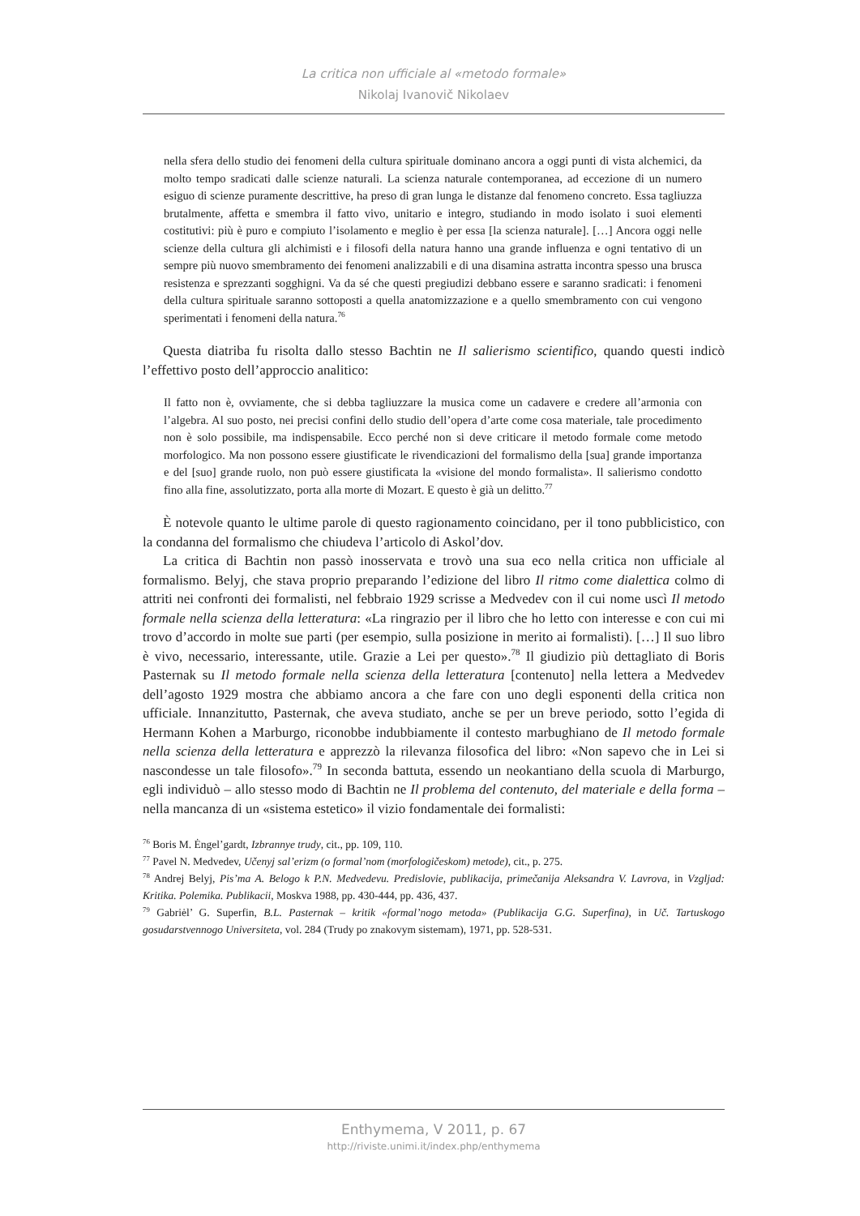La critica non ufficiale al «metodo formale»
Nikolaj Ivanovič Nikolaev
nella sfera dello studio dei fenomeni della cultura spirituale dominano ancora a oggi punti di vista alchemici, da molto tempo sradicati dalle scienze naturali. La scienza naturale contemporanea, ad eccezione di un numero esiguo di scienze puramente descrittive, ha preso di gran lunga le distanze dal fenomeno concreto. Essa tagliuzza brutalmente, affetta e smembra il fatto vivo, unitario e integro, studiando in modo isolato i suoi elementi costitutivi: più è puro e compiuto l’isolamento e meglio è per essa [la scienza naturale]. […] Ancora oggi nelle scienze della cultura gli alchimisti e i filosofi della natura hanno una grande influenza e ogni tentativo di un sempre più nuovo smembramento dei fenomeni analizzabili e di una disamina astratta incontra spesso una brusca resistenza e sprezzanti sogghigni. Va da sé che questi pregiudizi debbano essere e saranno sradicati: i fenomeni della cultura spirituale saranno sottoposti a quella anatomizzazione e a quello smembramento con cui vengono sperimentati i fenomeni della natura.<sup>76</sup>
Questa diatriba fu risolta dallo stesso Bachtin ne Il salierismo scientifico, quando questi indicò l’effettivo posto dell’approccio analitico:
Il fatto non è, ovviamente, che si debba tagliuzzare la musica come un cadavere e credere all’armonia con l’algebra. Al suo posto, nei precisi confini dello studio dell’opera d’arte come cosa materiale, tale procedimento non è solo possibile, ma indispensabile. Ecco perché non si deve criticare il metodo formale come metodo morfologico. Ma non possono essere giustificate le rivendicazioni del formalismo della [sua] grande importanza e del [suo] grande ruolo, non può essere giustificata la «visione del mondo formalista». Il salierismo condotto fino alla fine, assolutizzato, porta alla morte di Mozart. E questo è già un delitto.<sup>77</sup>
È notevole quanto le ultime parole di questo ragionamento coincidano, per il tono pubblicistico, con la condanna del formalismo che chiudeva l’articolo di Askol’dov.
La critica di Bachtin non passò inosservata e trovò una sua eco nella critica non ufficiale al formalismo. Belyj, che stava proprio preparando l’edizione del libro Il ritmo come dialettica colmo di attriti nei confronti dei formalisti, nel febbraio 1929 scrisse a Medvedev con il cui nome uscì Il metodo formale nella scienza della letteratura: «La ringrazio per il libro che ho letto con interesse e con cui mi trovo d’accordo in molte sue parti (per esempio, sulla posizione in merito ai formalisti). […] Il suo libro è vivo, necessario, interessante, utile. Grazie a Lei per questo».<sup>78</sup> Il giudizio più dettagliato di Boris Pasternak su Il metodo formale nella scienza della letteratura [contenuto] nella lettera a Medvedev dell’agosto 1929 mostra che abbiamo ancora a che fare con uno degli esponenti della critica non ufficiale. Innanzitutto, Pasternak, che aveva studiato, anche se per un breve periodo, sotto l’egida di Hermann Kohen a Marburgo, riconobbe indubbiamente il contesto marbughiano de Il metodo formale nella scienza della letteratura e apprezzò la rilevanza filosofica del libro: «Non sapevo che in Lei si nascondesse un tale filosofo».<sup>79</sup> In seconda battuta, essendo un neokantiano della scuola di Marburgo, egli individuò – allo stesso modo di Bachtin ne Il problema del contenuto, del materiale e della forma – nella mancanza di un «sistema estetico» il vizio fondamentale dei formalisti:
<sup>76</sup> Boris M. Ėngel’gardt, Izbrannye trudy, cit., pp. 109, 110.
<sup>77</sup> Pavel N. Medvedev, Učenyj sal’erizm (o formal’nom (morfologičeskom) metode), cit., p. 275.
<sup>78</sup> Andrej Belyj, Pis’ma A. Belogo k P.N. Medvedevu. Predislovie, publikacija, primečanija Aleksandra V. Lavrova, in Vzgljad: Kritika. Polemika. Publikacii, Moskva 1988, pp. 430-444, pp. 436, 437.
<sup>79</sup> Gabriėl’ G. Superfin, B.L. Pasternak – kritik «formal’nogo metoda» (Publikacija G.G. Superfina), in Uč. Tartuskogo gosudarstvennogo Universiteta, vol. 284 (Trudy po znakovym sistemam), 1971, pp. 528-531.
Enthymema, V 2011, p. 67
http://riviste.unimi.it/index.php/enthymema